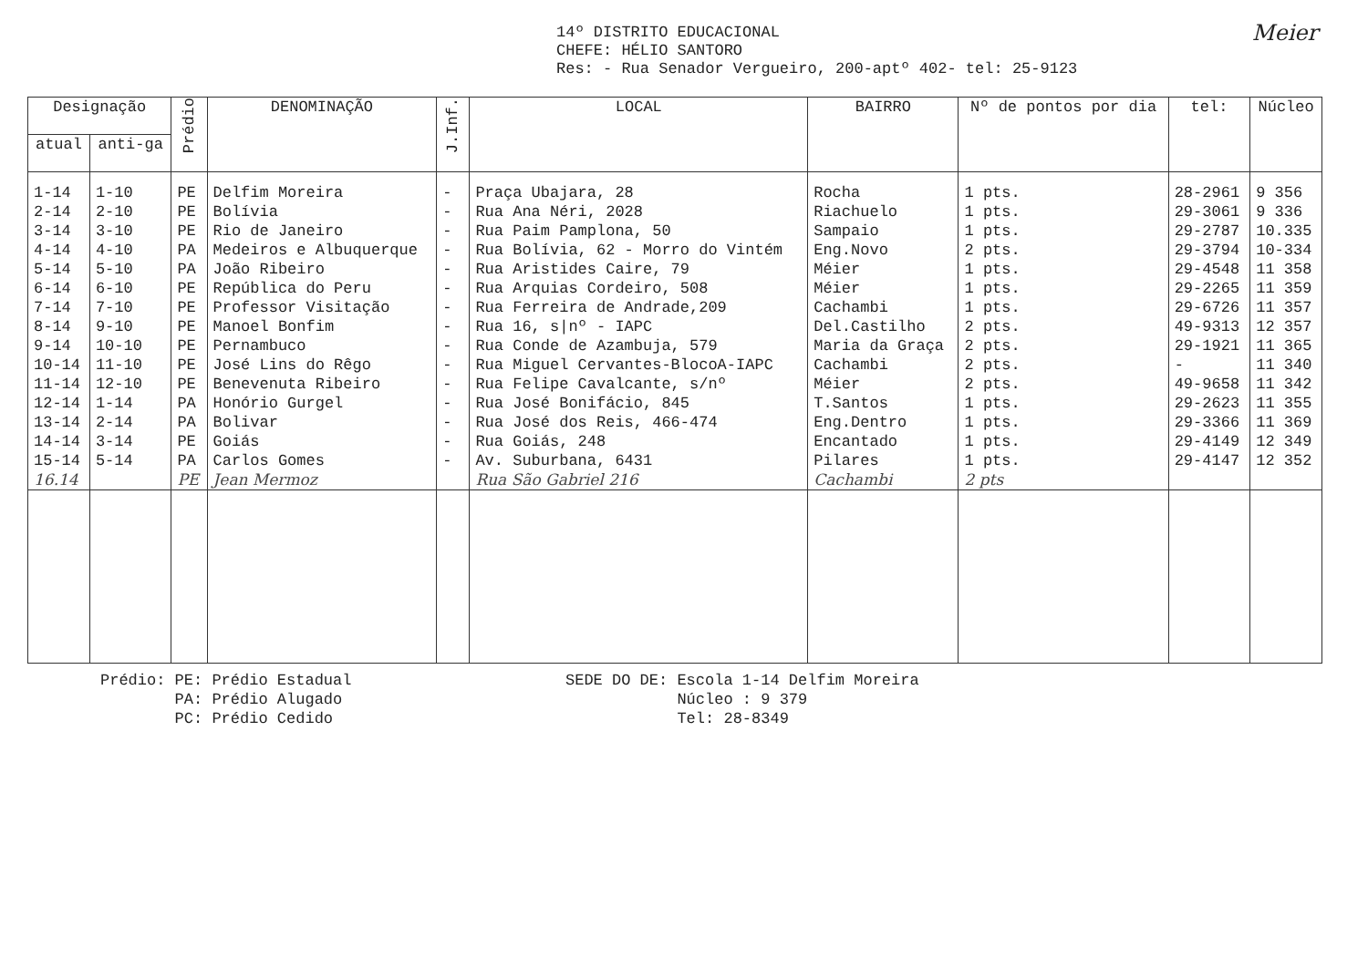Meier 14º DISTRITO EDUCACIONAL
CHEFE: HÉLIO SANTORO
Res: - Rua Senador Vergueiro, 200-aptº 402- tel: 25-9123
| Designação | | Prédio | DENOMINAÇÃO | J.Inf. | LOCAL | BAIRRO | Nº de pontos por dia | tel: | Núcleo |
| --- | --- | --- | --- | --- | --- | --- | --- | --- | --- |
| atual | anti-ga | | | | | | | | |
| 1-14 | 1-10 | PE | Delfim Moreira | - | Praça Ubajara, 28 | Rocha | 1 pts. | 28-2961 | 9 356 |
| 2-14 | 2-10 | PE | Bolívia | - | Rua Ana Néri, 2028 | Riachuelo | 1 pts. | 29-3061 | 9 336 |
| 3-14 | 3-10 | PE | Rio de Janeiro | - | Rua Paim Pamplona, 50 | Sampaio | 1 pts. | 29-2787 | 10.335 |
| 4-14 | 4-10 | PA | Medeiros e Albuquerque | - | Rua Bolívia, 62 - Morro do Vintém | Eng.Novo | 2 pts. | 29-3794 | 10-334 |
| 5-14 | 5-10 | PA | João Ribeiro | - | Rua Aristides Caire, 79 | Méier | 1 pts. | 29-4548 | 11 358 |
| 6-14 | 6-10 | PE | República do Peru | - | Rua Arquias Cordeiro, 508 | Méier | 1 pts. | 29-2265 | 11 359 |
| 7-14 | 7-10 | PE | Professor Visitação | - | Rua Ferreira de Andrade,209 | Cachambi | 1 pts. | 29-6726 | 11 357 |
| 8-14 | 9-10 | PE | Manoel Bonfim | - | Rua 16, s/nº - IAPC | Del.Castilho | 2 pts. | 49-9313 | 12 357 |
| 9-14 | 10-10 | PE | Pernambuco | - | Rua Conde de Azambuja, 579 | Maria da Graça | 2 pts. | 29-1921 | 11 365 |
| 10-14 | 11-10 | PE | José Lins do Rêgo | - | Rua Miguel Cervantes-BlocoA-IAPC | Cachambi | 2 pts. | - | 11 340 |
| 11-14 | 12-10 | PE | Benevenuta Ribeiro | - | Rua Felipe Cavalcante, s/nº | Méier | 2 pts. | 49-9658 | 11 342 |
| 12-14 | 1-14 | PA | Honório Gurgel | - | Rua José Bonifácio, 845 | T.Santos | 1 pts. | 29-2623 | 11 355 |
| 13-14 | 2-14 | PA | Bolivar | - | Rua José dos Reis, 466-474 | Eng.Dentro | 1 pts. | 29-3366 | 11 369 |
| 14-14 | 3-14 | PE | Goiás | - | Rua Goiás, 248 | Encantado | 1 pts. | 29-4149 | 12 349 |
| 15-14 | 5-14 | PA | Carlos Gomes | - | Av. Suburbana, 6431 | Pilares | 1 pts. | 29-4147 | 12 352 |
| 16.14 | | PE | Jean Mermoz | | Rua São Gabriel 216 | Cachambi | 2 pts | | |
Prédio: PE: Prédio Estadual
PA: Prédio Alugado
PC: Prédio Cedido
SEDE DO DE: Escola 1-14 Delfim Moreira
Núcleo : 9 379
Tel: 28-8349